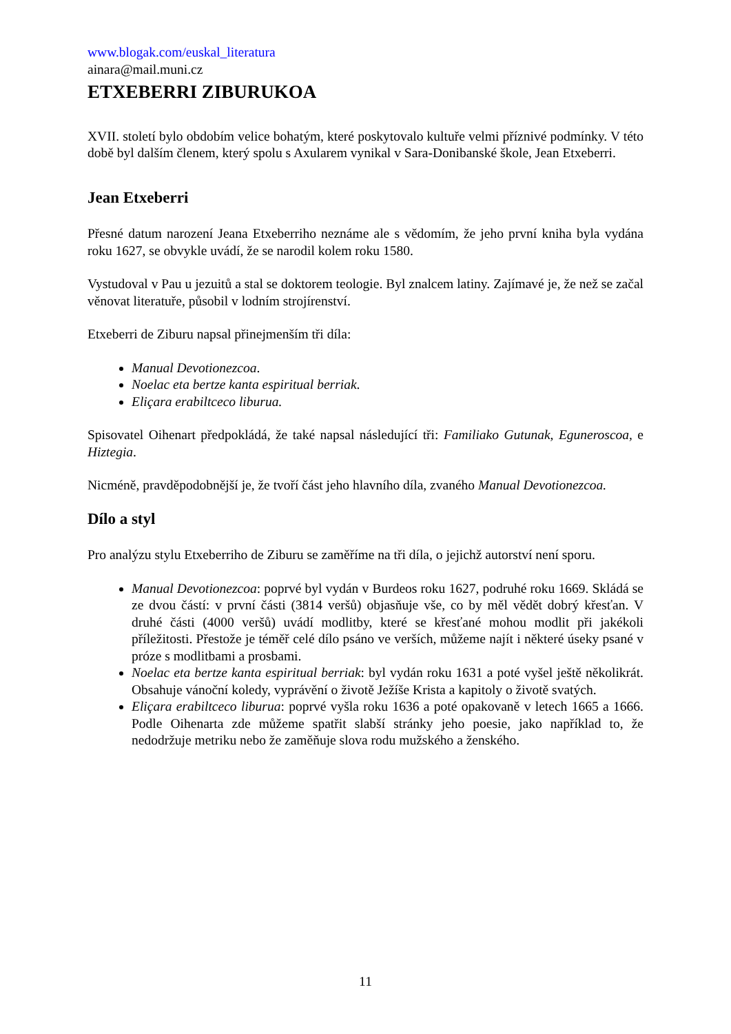www.blogak.com/euskal_literatura
ainara@mail.muni.cz
ETXEBERRI ZIBURUKOA
XVII. století bylo obdobím velice bohatým, které poskytovalo kultuře velmi příznivé podmínky. V této době byl dalším členem, který spolu s Axularem vynikal v Sara-Donibanské škole, Jean Etxeberri.
Jean Etxeberri
Přesné datum narození Jeana Etxeberriho neznáme ale s vědomím, že jeho první kniha byla vydána roku 1627, se obvykle uvádí, že se narodil kolem roku 1580.
Vystudoval v Pau u jezuitů a stal se doktorem teologie. Byl znalcem latiny. Zajímavé je, že než se začal věnovat literatuře, působil v lodním strojírenství.
Etxeberri de Ziburu napsal přinejmenším tři díla:
Manual Devotionezcoa.
Noelac eta bertze kanta espiritual berriak.
Eliçara erabiltceco liburua.
Spisovatel Oihenart předpokládá, že také napsal následující tři: Familiako Gutunak, Eguneroscoa, e Hiztegia.
Nicméně, pravděpodobnější je, že tvoří část jeho hlavního díla, zvaného Manual Devotionezcoa.
Dílo a styl
Pro analýzu stylu Etxeberriho de Ziburu se zaměříme na tři díla, o jejichž autorství není sporu.
Manual Devotionezcoa: poprvé byl vydán v Burdeos roku 1627, podruhé roku 1669. Skládá se ze dvou částí: v první části (3814 veršů) objasňuje vše, co by měl vědět dobrý křesťan. V druhé části (4000 veršů) uvádí modlitby, které se křesťané mohou modlit při jakékoli příležitosti. Přestože je téměř celé dílo psáno ve verších, můžeme najít i některé úseky psané v próze s modlitbami a prosbami.
Noelac eta bertze kanta espiritual berriak: byl vydán roku 1631 a poté vyšel ještě několikrát. Obsahuje vánoční koledy, vyprávění o životě Ježíše Krista a kapitoly o životě svatých.
Eliçara erabiltceco liburua: poprvé vyšla roku 1636 a poté opakovaně v letech 1665 a 1666. Podle Oihenarta zde můžeme spatřit slabší stránky jeho poesie, jako například to, že nedodržuje metriku nebo že zaměňuje slova rodu mužského a ženského.
11